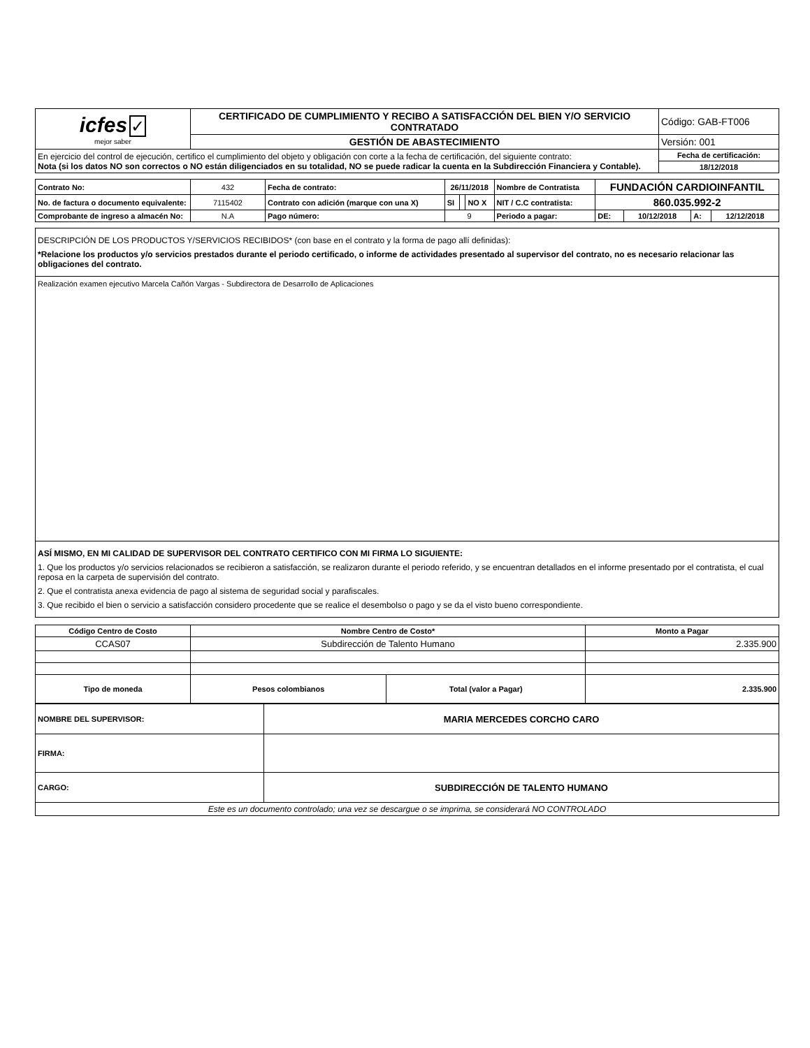| icfes ✓ mejor saber | CERTIFICADO DE CUMPLIMIENTO Y RECIBO A SATISFACCIÓN DEL BIEN Y/O SERVICIO CONTRATADO | Código: GAB-FT006 |
| | GESTIÓN DE ABASTECIMIENTO | Versión: 001 |
| En ejercicio del control de ejecución, certifico el cumplimiento del objeto y obligación con corte a la fecha de certificación, del siguiente contrato: Nota (si los datos NO son correctos o NO están diligenciados en su totalidad, NO se puede radicar la cuenta en la Subdirección Financiera y Contable). | | Fecha de certificación: |
| | | 18/12/2018 |
| Contrato No: | 432 | Fecha de contrato: | 26/11/2018 | | | Nombre de Contratista | FUNDACIÓN CARDIOINFANTIL | | | |
| No. de factura o documento equivalente: | 7115402 | Contrato con adición (marque con una X) | SI | | NO X | NIT / C.C contratista: | 860.035.992-2 | | | |
| Comprobante de ingreso a almacén No: | N.A | Pago número: | 9 | | | Periodo a pagar: | DE: | 10/12/2018 | A: | 12/12/2018 |
DESCRIPCIÓN DE LOS PRODUCTOS Y/SERVICIOS RECIBIDOS* (con base en el contrato y la forma de pago allí definidas):
*Relacione los productos y/o servicios prestados durante el periodo certificado, o informe de actividades presentado al supervisor del contrato, no es necesario relacionar las obligaciones del contrato.
Realización examen ejecutivo Marcela Cañón Vargas - Subdirectora de Desarrollo de Aplicaciones
ASÍ MISMO, EN MI CALIDAD DE SUPERVISOR DEL CONTRATO CERTIFICO CON MI FIRMA LO SIGUIENTE:
1. Que los productos y/o servicios relacionados se recibieron a satisfacción, se realizaron durante el periodo referido, y se encuentran detallados en el informe presentado por el contratista, el cual reposa en la carpeta de supervisión del contrato.
2. Que el contratista anexa evidencia de pago al sistema de seguridad social y parafiscales.
3. Que recibido el bien o servicio a satisfacción considero procedente que se realice el desembolso o pago y se da el visto bueno correspondiente.
| Código Centro de Costo | Nombre Centro de Costo* | | Monto a Pagar |
| --- | --- | --- | --- |
| CCAS07 | Subdirección de Talento Humano | | 2.335.900 |
| Tipo de moneda | Pesos colombianos | Total (valor a Pagar) | 2.335.900 |
| NOMBRE DEL SUPERVISOR: | MARIA MERCEDES CORCHO CARO |
| FIRMA: | |
| CARGO: | SUBDIRECCIÓN DE TALENTO HUMANO |
| Este es un documento controlado; una vez se descargue o se imprima, se considerará NO CONTROLADO | |